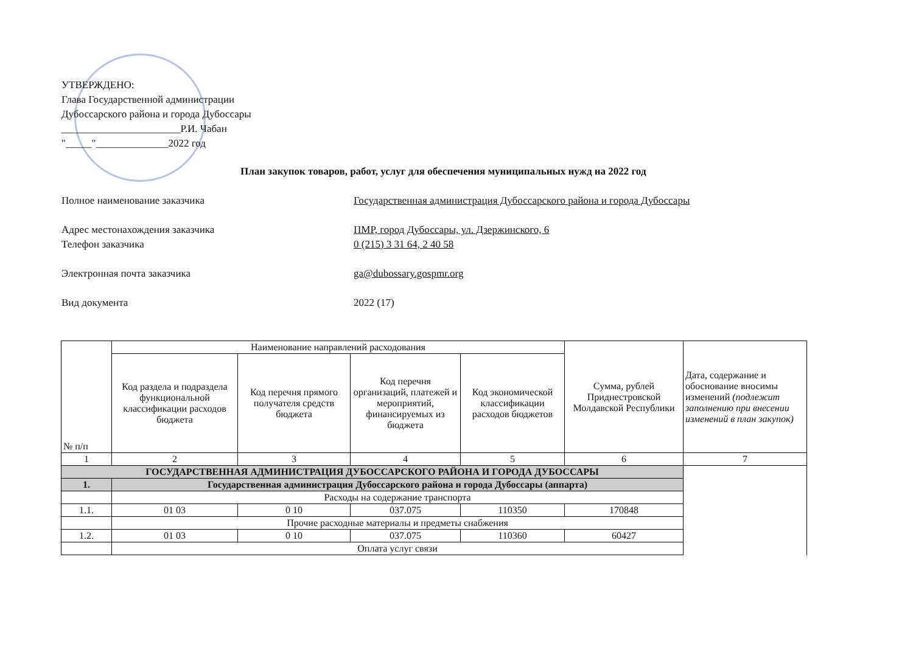УТВЕРЖДЕНО:
Глава Государственной администрации
Дубоссарского района и города Дубоссары
_______________________Р.И. Чабан
"_____"______________2022 год
План закупок товаров, работ, услуг для обеспечения муниципальных нужд на 2022 год
Полное наименование заказчика Государственная администрация Дубоссарского района и города Дубоссары
Адрес местонахождения заказчика ПМР, город Дубоссары, ул. Дзержинского, 6
Телефон заказчика 0 (215) 3 31 64, 2 40 58
Электронная почта заказчика ga@dubossary.gospmr.org
Вид документа 2022 (17)
| № п/п | Наименование направлений расходования | | | | Сумма, рублей Приднестровской Молдавской Республики | Дата, содержание и обоснование вносимы изменений (подлежит заполнению при внесении изменений в план закупок) |
| --- | --- | --- | --- | --- | --- | --- |
| | Код раздела и подраздела функциональной классификации расходов бюджета | Код перечня прямого получателя средств бюджета | Код перечня организаций, платежей и мероприятий, финансируемых из бюджета | Код экономической классификации расходов бюджетов | | |
| 1 | 2 | 3 | 4 | 5 | 6 | 7 |
| ГОСУДАРСТВЕННАЯ АДМИНИСТРАЦИЯ ДУБОССАРСКОГО РАЙОНА И ГОРОДА ДУБОССАРЫ | | | | | | |
| 1. | Государственная администрация Дубоссарского района и города Дубоссары (аппарта) | | | | | |
| | Расходы на содержание транспорта | | | | | |
| 1.1. | 01 03 | 0 10 | 037.075 | 110350 | 170848 | |
| | Прочие расходные материалы и предметы снабжения | | | | | |
| 1.2. | 01 03 | 0 10 | 037.075 | 110360 | 60427 | |
| | Оплата услуг связи | | | | | |